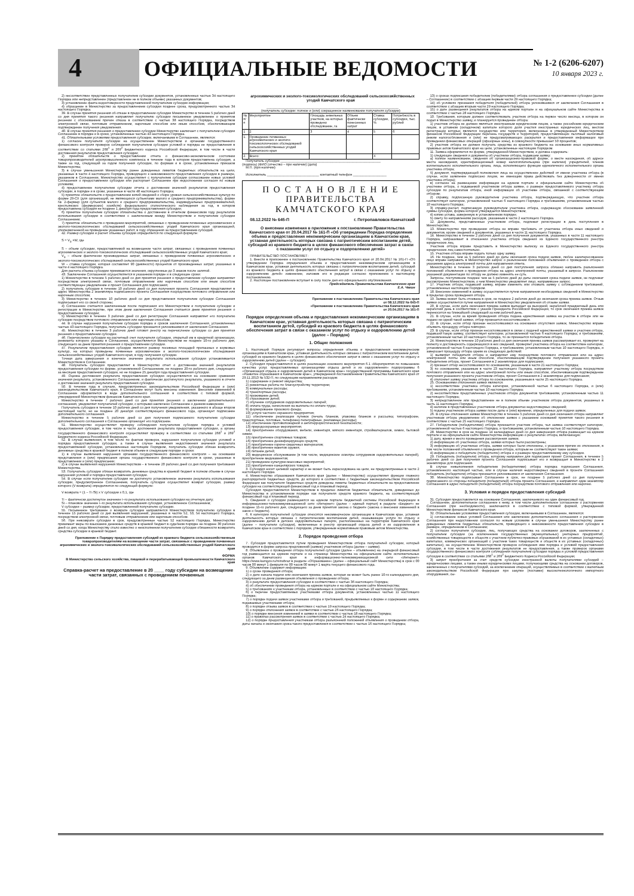4
ОФИЦИАЛЬНЫЕ ВЕДОМОСТИ
№ 1-2 (6206-6207)
10 января 2023 г.
2) несоответствие представленных получателем субсидии документов, установленных частью 34 настоящего Порядка или непредставление (представление не в полном объеме) указанных документов;
3) установление факта недостоверности представленной получателем субсидии информации;
4) обращение в Министерство за предоставлением субсидии позднее срока, предусмотренного частью 34 настоящего Порядка.
39. В случае принятия решения об отказе в предоставлении субсидии Министерство в течение 5 рабочих дней со дня принятия такого решения направляет получателю субсидии письменное уведомление о принятом решении с обоснованием причин отказа в соответствии с частью 38 настоящего Порядка, посредством электронной связи, почтовым отправлением, нарочным способом или иным способом, обеспечивающим подтверждение получения уведомления.
40. В случае принятия решения о предоставлении субсидии Министерство заключает с получателем субсидии Соглашение в порядке и в сроки, установленные частью 43 настоящего Порядка.
41. Обязательными условиями предоставления субсидии, включаемыми в Соглашение, являются:
1) согласие получателя субсидии на осуществление Министерством и органами государственного финансового контроля проверок соблюдения получателем субсидии условий и порядка ее предоставления в соответствии со статьями 268<sup>1</sup> и 269<sup>2</sup> Бюджетного кодекса Российской Федерации, в том числе в части достижения результатов предоставления субсидии;
2) принятие обязательств о предоставлении отчета о финансово-экономическом состоянии товаропроизводителей агропромышленного комплекса в течение года в котором предоставлена субсидия, а также за год, следующий за годом получения субсидии, по формам и в сроки, установленные приказом Министерства;
3) в случае уменьшения Министерству ранее доведенных лимитов бюджетных обязательств на цели, указанные в части 4 настоящего Порядка, приводящего к невозможности предоставления субсидии в размере, указанном в Соглашении, Министерство осуществляет с получателем субсидии согласование новых условий Соглашения о предоставлении субсидии или расторгает Соглашение при недостижении согласия по новым условиям;
4) предоставление получателем субсидии отчета о достижении значений результатов предоставления субсидии, в порядке и в сроки, указанные в части 48 настоящего Порядка;
5) принятие обязательств о предоставлении копий сведений о сборе урожая сельскохозяйственных культур по форме 29-СХ (для организаций, не являющихся субъектами малого и среднего предпринимательства), форме № 2-фермер (для субъектов малого и среднего предпринимательства, индивидуальных предпринимателей, крестьянских (фермерских) хозяйств) федерального статистического наблюдения за год, в котором предоставлена субсидия не позднее 1 декабря года предоставления субсидии;
6) принятие получателем субсидии обязательства о достижении в отчетном финансовом году результатов использования субсидии в соответствии с заключенным между Министерством и получателем субсидии Соглашением;
7) принятие обязательств о проведении мероприятий, связанных с проведением почвенных агрохимических и эколого-токсикологических обследований сельскохозяйственных угодий Камчатского края организацией, уполномоченной на проведение указанных работ, в году обращения за предоставлением субсидий.
42. Размер субсидии и расчет объема субсидии определяется по следующей формуле:
S = V<sub>З</sub> ×W, где
S – объем субсидии, предоставляемой на возмещение части затрат, связанных с проведением почвенных агрохимических и эколого-токсикологических обследований сельскохозяйственных угодий Камчатского края;
V<sub>З</sub> – объем фактически произведенных затрат, связанных с проведением почвенных агрохимических и эколого-токсикологических обследований сельскохозяйственных угодий Камчатского края;
W – ставка субсидии, которая составляет 90 (девяносто) процентов от произведенных затрат, указанных в части 4 настоящего Порядка.
Для расчета объема субсидии принимаются значения, округленные до 3 знаков после запятой.
43. Заключение Соглашения осуществляется в указанном порядке и в следующие сроки:
1) Министерство в течение 5 рабочих дней со дня принятия решения о предоставлении субсидии направляет посредством электронной связи, почтовым отправлением или нарочным способом или иным способом соответствующее уведомление и проект Соглашения для подписания;
2) получатель субсидии в течение 10 рабочих дней со дня получения проекта Соглашения представляет в адрес Министерства 2 экземпляра подписанного проекта Соглашения посредством почтового отправления или нарочным способом;
3) Министерство в течение 10 рабочих дней со дня представления получателем субсидии Соглашения подписывает его со своей стороны;
4) Соглашение считается заключенным после подписания его Министерством и получателем субсидии и регистрации в Министерстве, при этом днем заключения Соглашения считается днем принятия решения о предоставлении субсидии;
5) Министерство в течение 3 рабочих дней со дня регистрации Соглашения направляет его получателю субсидии посредством почтового отправления или нарочным способом.
44. В случае нарушения получателем субсидии порядка и сроков заключения Соглашения, установленных частью 43 настоящего Порядка, получатель субсидии признается уклонившимся от заключения Соглашения.
45. Министерство в течение 3 рабочих дней готовит реестр на перечисление субсидии со дня принятия решения о предоставлении субсидии.
46. Перечисление субсидии на расчетный счет получателя субсидии, открытый им в кредитной организации, реквизиты которого указаны в Соглашении, осуществляется Министерством не позднее 10-го рабочего дня, следующего за днем принятия решения о предоставлении субсидии.
47. Результатом предоставления субсидии является размер посевных площадей пропашных и кормовых культур, на которых проведены почвенные агрохимические и эколого-токсикологические обследования сельскохозяйственных угодий Камчатского края, в году получения субсидии.
Точная дата завершения и конечное значение результата использования субсидии устанавливается Министерством в Соглашении.
48. Получатель субсидии предоставляет в Министерство отчет о достижении значений результатов предоставления субсидии по форме, установленной Соглашением, не позднее 20-го рабочего дня, следующего за месяцем предоставления субсидии, но не позднее 25 декабря года предоставления субсидии.
49. Оценка достижения результата предоставления субсидии осуществляется на основании сравнения значения результата, установленного Соглашением, и фактически достигнутого результата, указанного в отчете о достижении значения результата предоставления субсидии.
50. В течение года в случаях, предусмотренных законодательством Российской Федерации и (или) законодательством Камчатского края, в Соглашение могут быть внесены изменения. Внесение изменений в Соглашение оформляется в виде дополнительного соглашения в соответствии с типовой формой, утвержденной Министерством финансов Камчатского края.
Министерство в течение 7 рабочих дней со дня принятия решения о заключении дополнительного соглашения, уведомляет получателей субсидии, с которыми заключено Соглашение о данном намерении.
Получатель субсидии в течение 10 рабочих дней со дня получения уведомления, указанного в абзаце втором настоящей части, но не позднее 20 декабря соответствующего финансового года, организует подписание дополнительного соглашения.
Министерство в течение 5 рабочих дней со дня получения подписанного получателем субсидии дополнительного соглашения к Соглашению организует его подписание.
51. Министерство осуществляет проверку соблюдения получателем субсидии порядка и условий предоставления субсидии, в том числе в части достижения результата предоставления субсидии, а органы государственного финансового контроля осуществляют проверку в соответствии со статьями 268<sup>1</sup> и 269<sup>2</sup> Бюджетного кодекса Российской Федерации.
52. В случае выявления, в том числе по фактам проверок, нарушения получателем субсидии условий и порядка предоставления субсидии, а также в случае выявления недостижения значения результата предоставляемой субсидии, установленных настоящим Порядком, получатель субсидии обязан возвратить денежные средства в краевой бюджет в полном объеме в следующем порядке и сроки:
1) в случае выявления нарушения органами государственного финансового контроля – на основании представления и (или) предписания органа государственного финансового контроля в сроки, указанные в представлении и (или) предписании;
2) в случае выявления нарушения Министерством – в течение 20 рабочих дней со дня получения требования Министерства.
53. Получатель субсидии обязан возвратить денежные средства в краевой бюджет в полном объеме в случае нарушения условий и порядка предоставления субсидии.
54. В случае если получателем субсидии не достигнуто установленное значение результата использования субсидии, предусмотренное Соглашением, получатель субсидии осуществляет возврат субсидии, размер которого (V возврата) определяется по следующей формуле:
V возврата = (1 – Ti /Si) x V субсидии x 0,1, где
Ti – фактически достигнутое значение i–го результата использования субсидии на отчетную дату;
Si – плановое значение i–го результата использования субсидии, установленное Соглашением;
V субсидии – размер субсидии, предоставленной получателю субсидии.
55. Письменное требование о возврате субсидии направляется Министерством получателю субсидии в течение 15 рабочих дней со дня выявления нарушений, указанных в частях 52, 53, 54 настоящего Порядка, посредством электронной связи, почтовым отправлением или нарочным способом.
56. При невозврате субсидии в срок, предусмотренные частью 52 настоящего Порядка, Министерство принимает меры по взысканию денежных средств в краевой бюджет в судебном порядке не позднее 30 рабочих дней со дня, когда Министерству стало известно о неисполнении получателем субсидии обязанности возвратить средства субсидии в краевой бюджет.
Приложение к Порядку предоставления субсидий из краевого бюджета сельскохозяйственным товаропроизводителям на возмещение части затрат, связанных с проведением почвенных агрохимических и эколого-токсикологических обследований сельскохозяйственных угодий Камчатского края
ФОРМА
В Министерство сельского хозяйства, пищевой и перерабатывающей промышленности Камчатского края
Справка-расчет на предоставление в 20 ____ году субсидии на возмещение части затрат, связанных с проведением почвенных
агрохимических и эколого-токсикологических обследований сельскохозяйственных угодий Камчатского края
_______________________________________________________________________
(получатель субсидии: полное и (или) сокращенное наименование получателя субсидии)
| № п/п | Мероприятие | Площадь земельных участков, на которых проведено обследование, га | Объем фактически понесенных затрат | Ставка субсидии, % | Потребность в субсидии, тыс. рублей |
| --- | --- | --- | --- | --- | --- |
| 1 | 2 | 3 | 4 | 5 | 6 |
| 1. | Проведение почвенных агрохимических и эколого-токсикологических обследований сельскохозяйственных угодий Камчатского края | | | | |
| 2. | Всего: | | | Х | |
Получатель субсидии ______________________________________________________
(подпись) (ФИО (отчество – при наличии) (дата)
М.П. (при наличии)
Исполнитель ____________________________ контактный телефон __________________
П О С Т А Н О В Л Е Н И Е
ПРАВИТЕЛЬСТВА
КАМЧАТСКОГО КРАЯ
08.12.2022 № 645-П г. Петропавловск-Камчатский
О внесении изменения в приложение к постановлению Правительства Камчатского края от 20.04.2017 № 161-П «Об утверждении Порядка определения объема и предоставления некоммерческим организациям в Камчатском крае, уставная деятельность которых связана с патриотическим воспитанием детей, субсидий из краевого бюджета в целях финансового обеспечения затрат в связи с оказанием услуг по отдыху и оздоровлению детей»
ПРАВИТЕЛЬСТВО ПОСТАНОВЛЯЕТ:
1. Внести в приложение к постановлению Правительства Камчатского края от 20.04.2017 № 161-П «Об утверждении Порядка определения объема и предоставления некоммерческим организациям в Камчатском крае, уставная деятельность которых связана с патриотическим воспитанием детей, субсидий из краевого бюджета в целях финансового обеспечения затрат в связи с оказанием услуг по отдыху и оздоровлению детей» изменение, изложив его в редакции согласно приложению к настоящему постановлению.
2. Настоящее постановление вступает в силу после дня его официального опубликования.
Председатель Правительства Камчатского края
Е.А. Чекин
Приложение к постановлению Правительства Камчатского края
от 08.12.2022 № 645-П
«Приложение к постановлению Правительства Камчатского края
от 20.04.2017 № 161-П
Порядок определения объема и предоставления некоммерческим организациям в Камчатском крае, уставная деятельность которых связана с патриотическим воспитанием детей, субсидий из краевого бюджета в целях финансового обеспечения затрат в связи с оказанием услуг по отдыху и оздоровлению детей (далее – Порядок)
1. Общие положения
1. Настоящий Порядок регулирует вопросы определения объема и предоставления некоммерческим организациям в Камчатском крае, уставная деятельность которых связана с патриотическим воспитанием детей, субсидий из краевого бюджета в целях финансового обеспечения затрат в связи с оказанием услуг по отдыху и оздоровлению детей (далее – субсидия).
2. Субсидия предоставляется в целях реализации основного мероприятия 6.1 «Мероприятия по повышению качества услуг, предоставляемых организациями отдыха детей и их оздоровления» подпрограммы 6 «Организация отдыха и оздоровления детей в Камчатском крае» государственной программы Камчатского края «Развитие образования в Камчатском крае», утвержденной постановлением Правительства Камчатского края от 29.11.2013 № 532-П, по следующим направлениям расходов:
1) содержание и ремонт имущества;
2) ремонтные работы по благоустройству территории;
3) коммунальные расходы;
4) транспортные расходы;
5) проживание детей;
6) страхование детей;
7) обучение сотрудников оздоровительных лагерей;
8) оплата труда, начисления на выплаты по оплате труда;
9) формирование призового фонда;
10) услуги частного охранного предприятия;
11) обеспечение реализации путевок (печать бланков, упаковка бланков и рассылка; типографские, транспортные, почтовые, телефонно-телеграфные, рекламные расходы);
12) обеспечение противопожарной и антитеррористической безопасности;
13) природоохранные мероприятия;
14) приобретение оборудования, мебели, инвентаря, мягкого инвентаря, стройматериалов, химии, бытовой химии;
15) приобретение спортивных товаров;
16) приобретение дезинфицирующих средств;
17) приобретение горюче-смазочных материалов;
18) приобретение макетов оружия;
19) питание детей;
20) медицинское обслуживание (в том числе, медицинские осмотры сотрудников оздоровительных лагерей), приобретение медикаментов;
21) проведение культурно-массовых мероприятий;
22) приобретение канцелярских товаров.
3. Субсидия носит целевой характер и не может быть израсходована на цели, не предусмотренные в части 2 настоящего Порядка.
4. Министерство образования Камчатского края (далее – Министерство) осуществляет функции главного распорядителя бюджетных средств, до которого в соответствии с бюджетным законодательством Российской Федерации как получателя бюджетных средств доведены лимиты бюджетных обязательств на предоставление субсидии на соответствующий финансовый год и плановый период.
Субсидия предоставляется Министерством в пределах лимитов бюджетных обязательств, доведенных до Министерства в установленном порядке как получателя средств краевого бюджета, на соответствующий финансовый год и плановый период.
5. Сведения о субсидии размещаются на едином портале бюджетной системы Российской Федерации в информационно-телекоммуникационной сети «Интернет» (далее – единый портал) в разделе «Бюджет» не позднее 15-го рабочего дня, следующего за днем принятия закона о бюджете (закона о внесении изменений в закон о бюджете).
6. К категории получателей субсидии относятся некоммерческие организации в Камчатском крае, уставная деятельность которых связана с патриотическим воспитанием детей, оказывающие услуги по отдыху и оздоровлению детей в детских оздоровительных лагерях, расположенных на территории Камчатского края (далее – получатели субсидии), включенные в реестр организаций отдыха детей и их оздоровления в Камчатском крае в соответствии с порядком, утвержденным нормативным правовым актом Министерства.
2. Порядок проведения отбора
7. Субсидия предоставляется путем проведения Министерством отбора получателей субсидии, который проводится в форме запроса предложений (заявок) участников отбора (далее – заявки).
8. Объявление о проведении отбора получателей субсидии (далее – объявление) на очередной финансовый год размещается на едином портале и на странице Министерства на официальном сайте исполнительных органов Камчатского края в информационно-телекоммуникационной сети «Интернет» https://www.kamgov.ru/minobraz в разделе «Образование» (далее – официальный сайт Министерства) в срок с 00 часов 00 минут 1 февраля по 00 часов 00 минут 1 марта текущего финансового года.
9. Объявление содержит информацию:
1) о сроке проведения отбора;
2) о дате начала подачи или окончания приема заявок, которая не может быть ранее 10-го календарного дня, следующего за днем размещения объявления о проведении отбора;
3) о результате предоставления субсидии в соответствии с частью 36 настоящего Порядка;
4) об обеспечении проведения отбора на едином портале и на официальном сайте Министерства;
5) о требованиях к участникам отбора, установленных в соответствии с частью 10 настоящего Порядка;
6) о перечне предоставляемых участниками отбора документов, установленных частью 11 настоящего Порядка;
7) о порядке подачи заявок участниками отбора и требований, предъявляемых к форме и содержанию заявок, подаваемых участниками отбора;
8) о порядке отзыва заявок в соответствии с частью 19 настоящего Порядка;
9) о порядке отклонения заявок в соответствии с частью 26 настоящего Порядка;
10) о порядке внесения изменений в заявки в соответствии с частью 18 настоящего Порядка;
11) о правилах рассмотрения заявок в соответствии с частью 24 настоящего Порядка;
12) о порядке предоставления участникам отбора разъяснений положений объявления о проведении отбора, даты начала и окончания срока такого предоставления в соответствии с частью 16 настоящего Порядка;
13) о сроках подписания победителем (победителями) отбора соглашения о предоставлении субсидии (далее – Соглашение) в соответствии с абзацем первым части 29 настоящего Порядка;
14) об условиях признания победителя (победителей) отбора уклонившимся от заключения Соглашения в соответствии с абзацем вторым части 29 настоящего Порядка;
15) о дате размещения результатов отбора на едином портале и на официальном сайте Министерства в соответствии с частью 28 настоящего Порядка.
10. Требования, которым должен соответствовать участник отбора на первое число месяца, в котором он подал в Министерство заявку, и планируется проведение отбора:
1) участник отбора не должен являться иностранным юридическим лицом, а также российским юридическим лицом, в уставном (складочном) капитале которого доля участия иностранных юридических лиц, местом регистрации которых является государство или территория, включенные в утвержденный Министерством финансов Российской Федерации перечень государств и территорий, предоставляющих льготный налоговый режим налогообложения и (или) не предусматривающих раскрытия и предоставления информации при проведении финансовых операций (офшорные зоны), в совокупности превышает 50 процентов;
2) участник отбора не должен получать средства из краевого бюджета на основании иных нормативных правовых актов Камчатского края на цели, установленные настоящим Порядком.
11. Заявка оформляется по форме, утвержденной Министерством, и должна содержать:
1) следующие сведения и документы об участнике отбора, подавшем заявку:
а) полное наименование, сведения об организационно-правовой форме, о месте нахождения, об адресе места нахождения, идентификационный номер налогоплательщика (при наличии) учредителей, членов коллегиального исполнительного органа, лица, исполняющего функции единоличного исполнительного органа участника отбора;
б) документ, подтверждающий полномочия лица на осуществление действий от имени участника отбора (в случае, если заявление подписано лицом, не имеющим права действовать без доверенности от имени участника отбора);
в) согласие на размещение информации на едином портале и официальном сайте Министерства об участнике отбора, о подаваемой участником отбора заявке, о размере предоставляемого участнику отбора субсидии по результатам отбора, иной информации об участнике отбора, связанной с соответствующим отбором;
2) справку, подписанную руководителем участника отбора, подтверждающую, что участник отбора соответствует категории, установленной частью 6 настоящего Порядка и требованиям, установленным частью 10 настоящего Порядка;
3) справку-расчет, подписанную руководителем участника отбора, содержащую обоснование заявленной суммы субсидии, форма которой утверждается Министерством;
4) копию устава, заверенную в установленном порядке;
5) смету по направлениям расходов, указанным в части 2 настоящего Порядка.
12. Документы, представленные участником отбора, подлежат регистрации в день поступления в Министерство.
13. Министерство при проведении отбора не вправе требовать от участника отбора иных сведений и документов, кроме сведений и документов, указанных в части 11 настоящего Порядка.
14. Министерство в течение 2 рабочих дней со дня получения документов, указанных в части 11 настоящего Порядка, запрашивает в отношении участника отбора сведения из Единого государственного реестра юридических лиц.
Участник отбора вправе представить в Министерство выписку из Единого государственного реестра юридических лиц самостоятельно.
15. Участник отбора вправе подать только одну заявку.
16. Не позднее, чем за 5 рабочих дней до даты окончания срока подачи заявок, любое заинтересованное лицо вправе направить в Министерство запрос о разъяснении положений объявления о проведении отбора с указанием адреса электронной почты для направления ответа.
Министерство в течение 3 рабочих дней со дня поступления запроса обязано направить разъяснения положений объявления о проведении отбора на адрес электронной почты, указанный в запросе. Разъяснение указанной документации по отбору не должно изменять ее суть.
Запросы, поступившие позднее чем за 5 рабочих дней до даты окончания срока подачи заявок, не подлежат рассмотрению Министерством, о чем Министерство уведомляет лицо, направившее запрос.
17. Участник отбора, подавший заявку, вправе изменить или отозвать заявку с соблюдением требований, установленных настоящим Порядком.
18. Внесение изменений в заявку осуществляется путем направления необходимых сведений в Министерство в пределах срока проведения отбора.
19. Заявка может быть отозвана в срок, не позднее 2 рабочих дней до окончания срока приема заявок. Отзыв заявки осуществляется путем направления в Министерство уведомления об отзыве заявки.
20. В случае, если дата окончания приема заявок выпадает на выходной, нерабочий праздничный день или нерабочий день в соответствии с указом Президента Российской Федерации, то срок окончания приема заявок переносится на ближайший следующий за ним рабочий день.
21. В случае, если за время проведения отбора подана единственная заявка на участие в отборе или не подано ни одной такой заявки, отбор признается несостоявшимся.
22. В случае, если отбор признан несостоявшимся на основании отсутствия заявок, Министерство вправе объявить процедуру отбора повторно.
23. В случае, если отбор признан несостоявшимся в связи с подачей единственной заявки и участник отбора, подавший такую заявку, соответствует категории, установленной частью 6 настоящего Порядка, и требованиям, установленным частью 10 настоящего Порядка, то он признается победителем отбора.
24. Министерство в течение 10 рабочих дней со дня окончания приема заявок рассматривает их, проверяет на полноту и достоверность содержащихся в них сведений, проверяет участника отбора на соответствие категории, установленной частью 6 настоящего Порядка, и требованиям, установленным частью 10 настоящего Порядка, и завершает процедуру отбора одним из следующих действий:
1) выявляет победителя отбора и направляет ему посредством почтового отправления или на адрес электронной почты или иным способом, обеспечивающим подтверждение получения указанного проекта победителем отбора, проект Соглашения в 2 экземплярах для подписания;
2) признает отбор несостоявшимся по основаниям, указанным в части 21 настоящего Порядка;
3) по основаниям, указанным в части 23 настоящего Порядка, направляет участнику отбора посредством почтового отправления или на адрес электронной почты или иным способом, обеспечивающим подтверждение получения указанного проекта участником отбора, проект Соглашения в 2 экземплярах для подписания;
4) отклоняет заявку участника отбора по основаниям, указанным в части 25 настоящего Порядка.
25. Основаниями отклонения заявки являются:
1) несоответствие участника отбора категории, установленной частью 6 настоящего Порядка, и (или) требованиям, установленным частью 10 настоящего Порядка;
2) несоответствие представленных участником отбора документов требованиям, установленным частью 11 настоящего Порядка;
3) непредставление или представление не в полном объеме участником отбора документов, указанных в часть 11 настоящего Порядка;
4) наличие в представленных участником отбора документах недостоверных сведений;
5) подача участником отбора заявки после даты и (или) времени, определенных для подачи заявок.
26. В случае отклонения заявки Министерство в течение 5 рабочих дней со дня окончания отбора направляет участникам отбора уведомление об отклонении заявок с указанием оснований принятия такого решения в соответствии с частью 25 настоящего Порядка.
27. Победителем (победителями) отбора признается участник отбора, чья заявка соответствует категории, установленной частью 6 настоящего Порядка, и требованиям, установленным частью 10 настоящего Порядка.
28. Министерство в срок не позднее 14 календарных дней со дня завершения отбора размещает на едином портале и на официальном сайте Министерства информацию о результатах отбора, включающую:
1) дату, время и место проведения рассмотрения заявок;
2) информацию об участниках отбора, заявки которых были рассмотрены;
3) информацию об участниках отбора, заявки которых были отклонены, с указанием причин их отклонения, в том числе положений объявления о проведении отбора, которым не соответствуют такие заявки;
4) информацию о победителе (победителях) отбора и о размере предоставляемому ему субсидии.
29. Победитель (победители) отбора, которому направлен для подписания проект Соглашения, в течение 5 рабочих дней со дня получения проекта Соглашения подписывает его и возвращает в Министерство в 2 экземплярах для подписания.
В случае невыполнения победителем (победителями) отбора порядка подписания Соглашения, установленного настоящей частью, или в случае наличия недостоверных сведений в проекте Соглашения победитель (победители) отбора признается уклонившимся от заключения Соглашения.
30. Министерство подписывает Соглашение в срок, не позднее 5 рабочих дней со дня получения подписанного со стороны победителя (победителей) отбора проекта Соглашения, и направляет один экземпляр Соглашения в адрес победителя (победителей) отбора посредством почтового отправления или нарочно.
3. Условия и порядок предоставления субсидий
31. Субсидия предоставляется на основании Соглашения, заключаемого на один финансовый год.
Соглашение, дополнительное соглашение к нему, в том числе дополнительное соглашение о расторжении Соглашения (при необходимости), заключаются в соответствии с типовой формой, утвержденной Министерством финансов Камчатского края.
32. Обязательными условиями предоставления субсидии, включаемыми в Соглашение, являются:
1) согласование новых условий Соглашения или заключение дополнительного соглашения о расторжении Соглашения при недостижении согласия по новым условиям в случае уменьшения Министерству ранее доведенных лимитов бюджетных обязательств, приводящего к невозможности предоставления субсидии в размере, определенном в Соглашении;
2) согласие получателя субсидии, лиц, получающих средства на основании договоров, заключенных с получателем субсидии (за исключением государственных (муниципальных) унитарных предприятий, хозяйственных товариществ и обществ с участием публично-правовых образований в их уставных (складочных) капиталах, коммерческих организаций с участием таких товариществ и обществ в их уставных (складочных) капиталах), на осуществление Министерством проверок соблюдения ими порядка и условий предоставления субсидии, в том числе в части достижения результатов ее предоставления, а также проверок органами государственного финансового контроля соблюдения получателем субсидии порядка и условий предоставления субсидии в соответствии со статьями 268<sup>1</sup> и 269<sup>2</sup> Бюджетного Кодекса Российской Федерации;
3) запрет приобретения за счет средств субсидии иностранной валюты получателями субсидий – юридическими лицами, а также иными юридическими лицами, получающими средства на основании договоров, заключенных с получателями субсидий, за исключением операций, осуществляемых в соответствии с валютным законодательством Российской Федерации при закупке (поставке) высокотехнологичного импортного оборудования, сы-